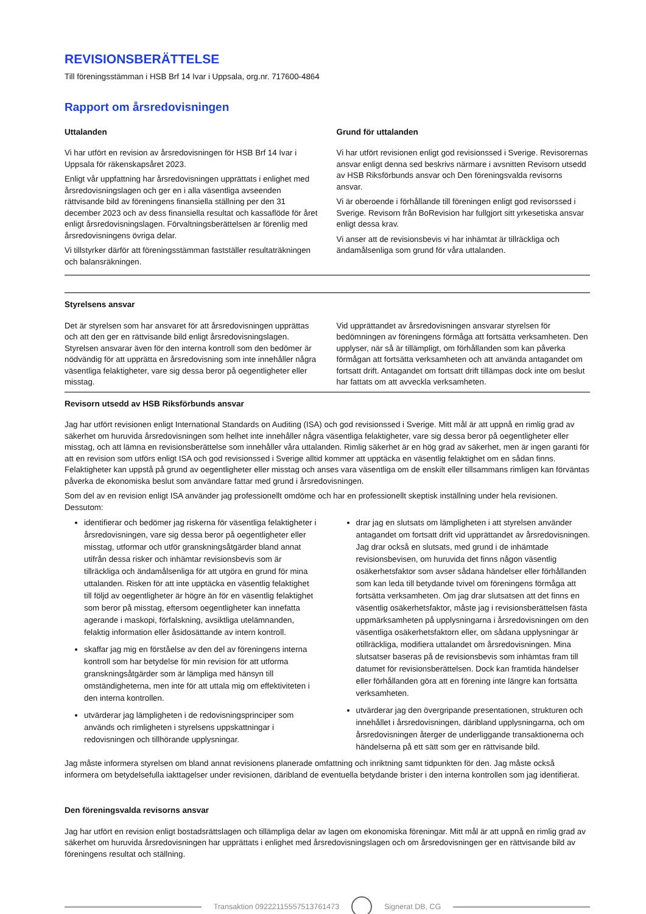REVISIONSBERÄTTELSE
Till föreningsstämman i HSB Brf 14 Ivar i Uppsala, org.nr. 717600-4864
Rapport om årsredovisningen
Uttalanden
Vi har utfört en revision av årsredovisningen för HSB Brf 14 Ivar i Uppsala för räkenskapsåret 2023.
Enligt vår uppfattning har årsredovisningen upprättats i enlighet med årsredovisningslagen och ger en i alla väsentliga avseenden rättvisande bild av föreningens finansiella ställning per den 31 december 2023 och av dess finansiella resultat och kassaflöde för året enligt årsredovisningslagen. Förvaltningsberättelsen är förenlig med årsredovisningens övriga delar.
Vi tillstyrker därför att föreningsstämman fastställer resultaträkningen och balansräkningen.
Grund för uttalanden
Vi har utfört revisionen enligt god revisionssed i Sverige. Revisorernas ansvar enligt denna sed beskrivs närmare i avsnitten Revisorn utsedd av HSB Riksförbunds ansvar och Den föreningsvalda revisorns ansvar.
Vi är oberoende i förhållande till föreningen enligt god revisorssed i Sverige. Revisorn från BoRevision har fullgjort sitt yrkesetiska ansvar enligt dessa krav.
Vi anser att de revisionsbevis vi har inhämtat är tillräckliga och ändamålsenliga som grund för våra uttalanden.
Styrelsens ansvar
Det är styrelsen som har ansvaret för att årsredovisningen upprättas och att den ger en rättvisande bild enligt årsredovisningslagen. Styrelsen ansvarar även för den interna kontroll som den bedömer är nödvändig för att upprätta en årsredovisning som inte innehåller några väsentliga felaktigheter, vare sig dessa beror på oegentligheter eller misstag.
Vid upprättandet av årsredovisningen ansvarar styrelsen för bedömningen av föreningens förmåga att fortsätta verksamheten. Den upplyser, när så är tillämpligt, om förhållanden som kan påverka förmågan att fortsätta verksamheten och att använda antagandet om fortsatt drift. Antagandet om fortsatt drift tillämpas dock inte om beslut har fattats om att avveckla verksamheten.
Revisorn utsedd av HSB Riksförbunds ansvar
Jag har utfört revisionen enligt International Standards on Auditing (ISA) och god revisionssed i Sverige. Mitt mål är att uppnå en rimlig grad av säkerhet om huruvida årsredovisningen som helhet inte innehåller några väsentliga felaktigheter, vare sig dessa beror på oegentligheter eller misstag, och att lämna en revisionsberättelse som innehåller våra uttalanden. Rimlig säkerhet är en hög grad av säkerhet, men är ingen garanti för att en revision som utförs enligt ISA och god revisionssed i Sverige alltid kommer att upptäcka en väsentlig felaktighet om en sådan finns. Felaktigheter kan uppstå på grund av oegentligheter eller misstag och anses vara väsentliga om de enskilt eller tillsammans rimligen kan förväntas påverka de ekonomiska beslut som användare fattar med grund i årsredovisningen.
Som del av en revision enligt ISA använder jag professionellt omdöme och har en professionellt skeptisk inställning under hela revisionen. Dessutom:
identifierar och bedömer jag riskerna för väsentliga felaktigheter i årsredovisningen, vare sig dessa beror på oegentligheter eller misstag, utformar och utför granskningsåtgärder bland annat utifrån dessa risker och inhämtar revisionsbevis som är tillräckliga och ändamålsenliga för att utgöra en grund för mina uttalanden. Risken för att inte upptäcka en väsentlig felaktighet till följd av oegentligheter är högre än för en väsentlig felaktighet som beror på misstag, eftersom oegentligheter kan innefatta agerande i maskopi, förfalskning, avsiktliga utelämnanden, felaktig information eller åsidosättande av intern kontroll.
skaffar jag mig en förståelse av den del av föreningens interna kontroll som har betydelse för min revision för att utforma granskningsåtgärder som är lämpliga med hänsyn till omständigheterna, men inte för att uttala mig om effektiviteten i den interna kontrollen.
utvärderar jag lämpligheten i de redovisningsprinciper som används och rimligheten i styrelsens uppskattningar i redovisningen och tillhörande upplysningar.
drar jag en slutsats om lämpligheten i att styrelsen använder antagandet om fortsatt drift vid upprättandet av årsredovisningen. Jag drar också en slutsats, med grund i de inhämtade revisionsbevisen, om huruvida det finns någon väsentlig osäkerhetsfaktor som avser sådana händelser eller förhållanden som kan leda till betydande tvivel om föreningens förmåga att fortsätta verksamheten. Om jag drar slutsatsen att det finns en väsentlig osäkerhetsfaktor, måste jag i revisionsberättelsen fästa uppmärksamheten på upplysningarna i årsredovisningen om den väsentliga osäkerhetsfaktorn eller, om sådana upplysningar är otillräckliga, modifiera uttalandet om årsredovisningen. Mina slutsatser baseras på de revisionsbevis som inhämtas fram till datumet för revisionsberättelsen. Dock kan framtida händelser eller förhållanden göra att en förening inte längre kan fortsätta verksamheten.
utvärderar jag den övergripande presentationen, strukturen och innehållet i årsredovisningen, däribland upplysningarna, och om årsredovisningen återger de underliggande transaktionerna och händelserna på ett sätt som ger en rättvisande bild.
Jag måste informera styrelsen om bland annat revisionens planerade omfattning och inriktning samt tidpunkten för den. Jag måste också informera om betydelsefulla iakttagelser under revisionen, däribland de eventuella betydande brister i den interna kontrollen som jag identifierat.
Den föreningsvalda revisorns ansvar
Jag har utfört en revision enligt bostadsrättslagen och tillämpliga delar av lagen om ekonomiska föreningar. Mitt mål är att uppnå en rimlig grad av säkerhet om huruvida årsredovisningen har upprättats i enlighet med årsredovisningslagen och om årsredovisningen ger en rättvisande bild av föreningens resultat och ställning.
Transaktion 09222115557513761473
Signerat DB, CG